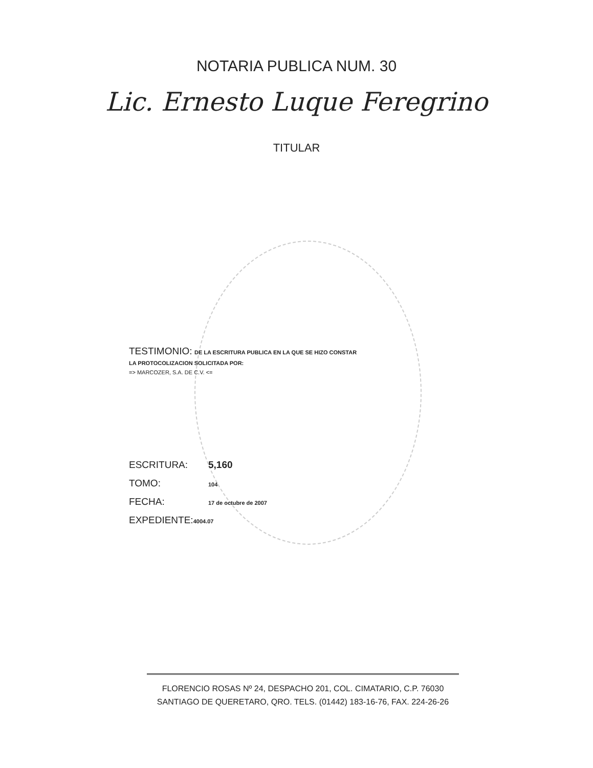NOTARIA PUBLICA NUM. 30
Lic. Ernesto Luque Feregrino
TITULAR
TESTIMONIO: DE LA ESCRITURA PUBLICA EN LA QUE SE HIZO CONSTAR
LA PROTOCOLIZACION SOLICITADA POR:
=> MARCOZER, S.A. DE C.V. <=
ESCRITURA: 5,160
TOMO: 104
FECHA: 17 de octubre de 2007
EXPEDIENTE: 4004.07
FLORENCIO ROSAS Nº 24, DESPACHO 201, COL. CIMATARIO, C.P. 76030
SANTIAGO DE QUERETARO, QRO. TELS. (01442) 183-16-76, FAX. 224-26-26